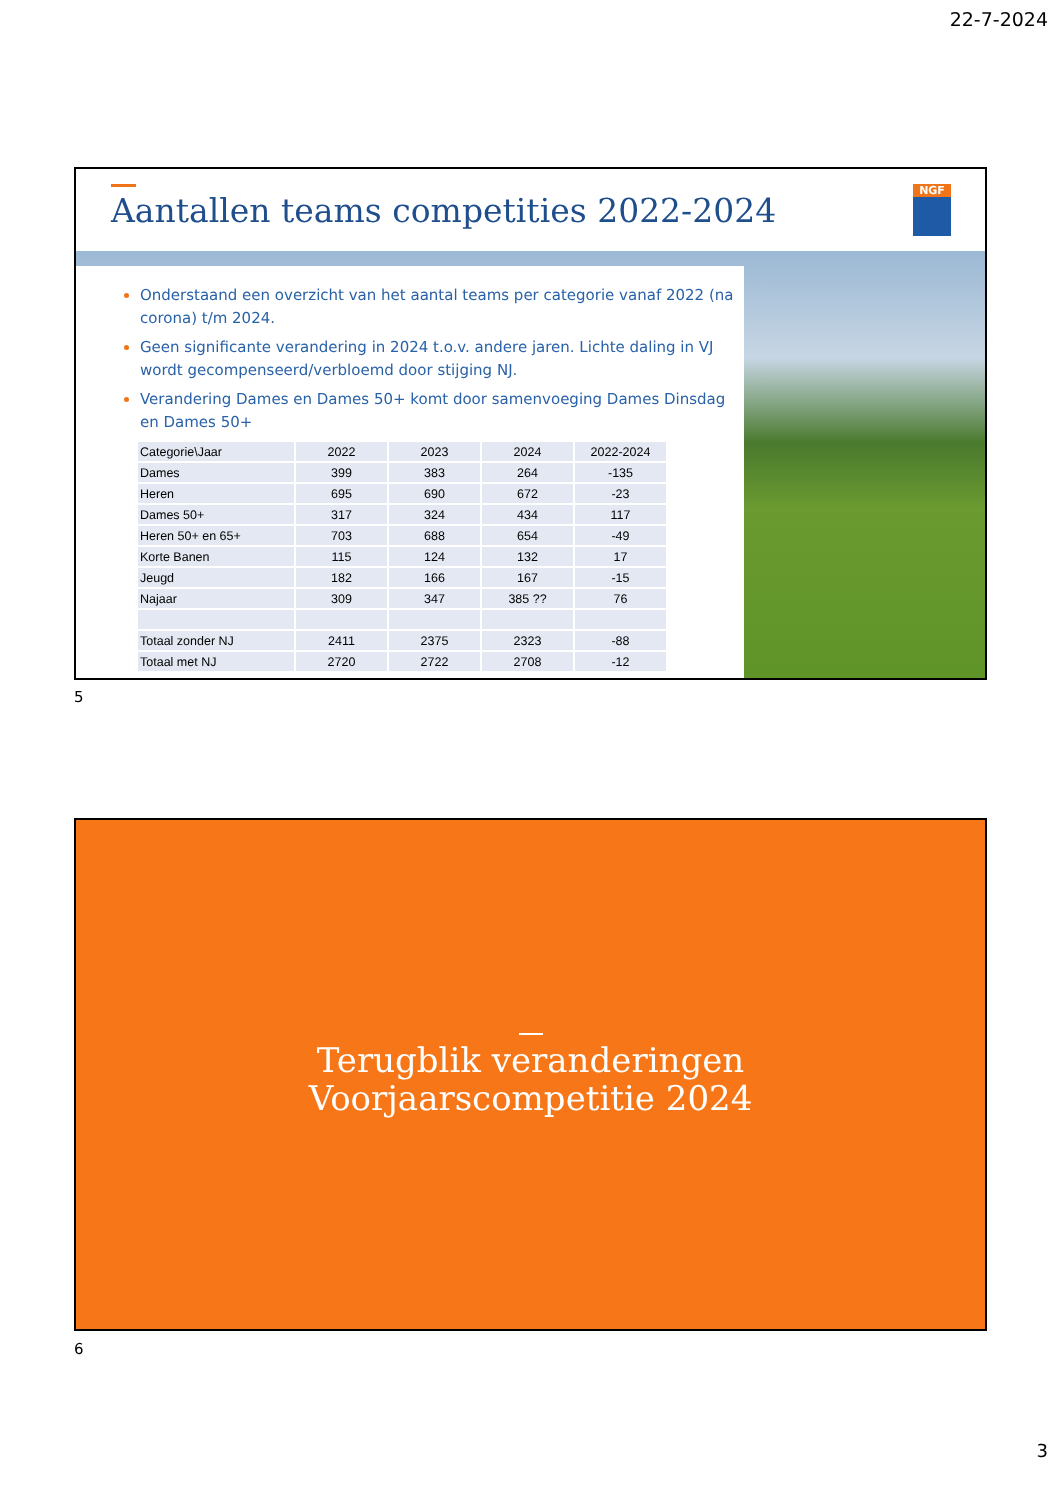22-7-2024
Aantallen teams competities 2022-2024
NGF
Onderstaand een overzicht van het aantal teams per categorie vanaf 2022 (na corona) t/m 2024.
Geen significante verandering in 2024 t.o.v. andere jaren. Lichte daling in VJ wordt gecompenseerd/verbloemd door stijging NJ.
Verandering Dames en Dames 50+ komt door samenvoeging Dames Dinsdag en Dames 50+
| Categorie\Jaar | 2022 | 2023 | 2024 | 2022-2024 |
| Dames | 399 | 383 | 264 | -135 |
| Heren | 695 | 690 | 672 | -23 |
| Dames 50+ | 317 | 324 | 434 | 117 |
| Heren 50+ en 65+ | 703 | 688 | 654 | -49 |
| Korte Banen | 115 | 124 | 132 | 17 |
| Jeugd | 182 | 166 | 167 | -15 |
| Najaar | 309 | 347 | 385 ?? | 76 |
| Totaal zonder NJ | 2411 | 2375 | 2323 | -88 |
| Totaal met NJ | 2720 | 2722 | 2708 | -12 |
5
Terugblik veranderingen
Voorjaarscompetitie 2024
6
3